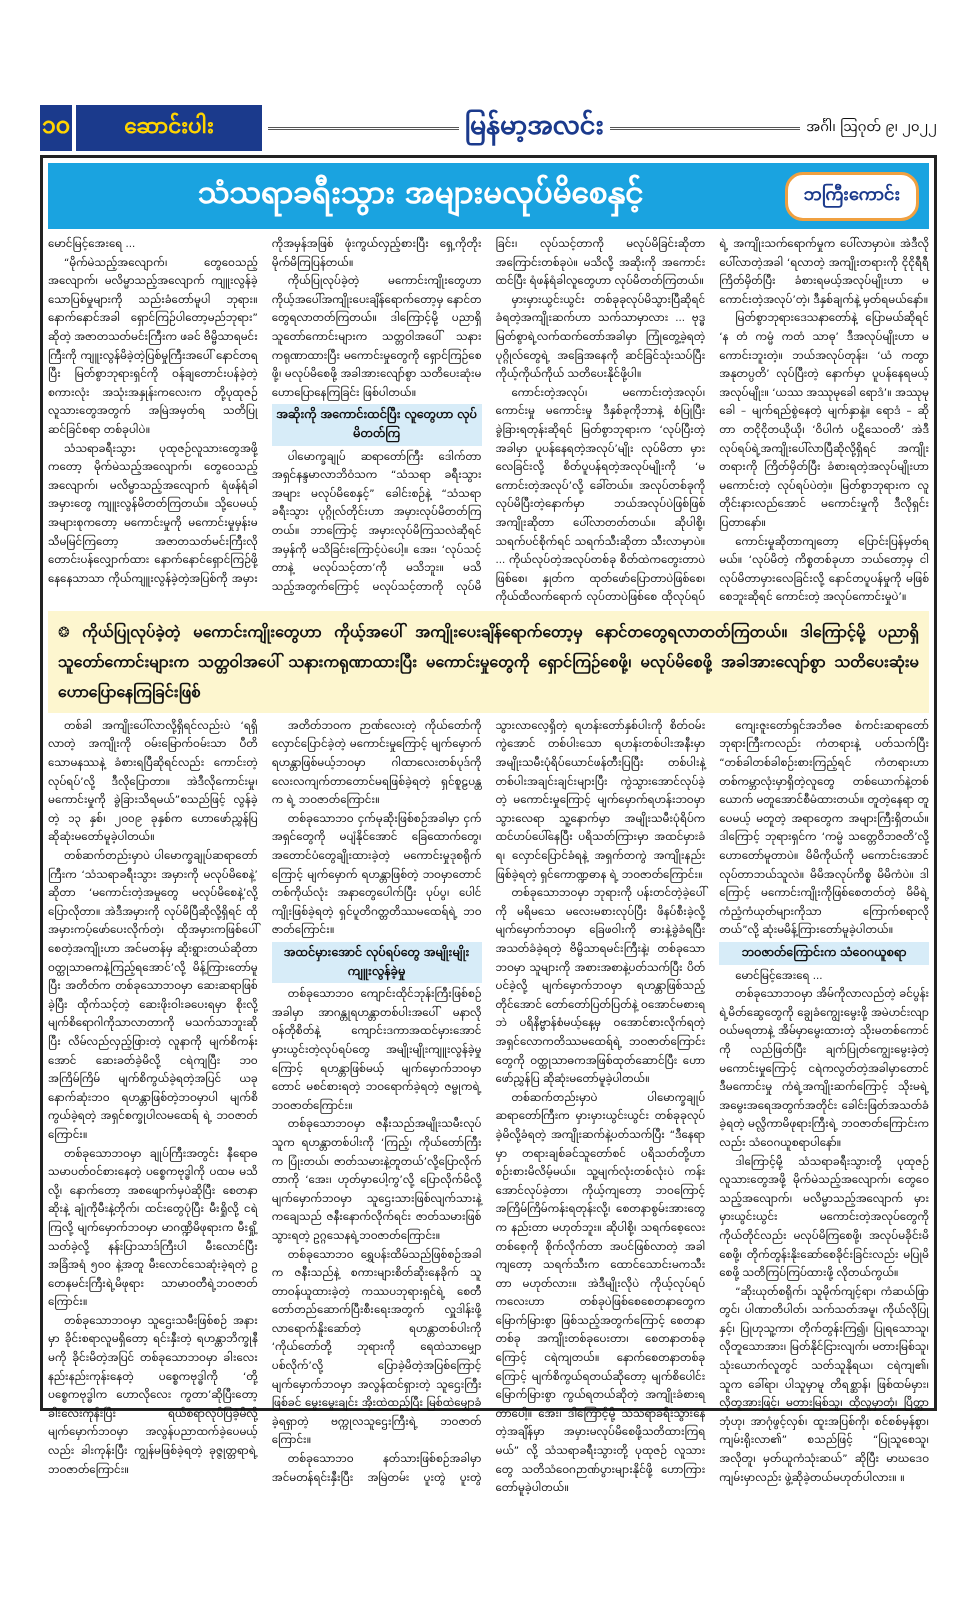၁၀ ဆောင်းပါး
မြန်မာ့အလင်း
အင်္ဂါ၊ ဩဂုတ် ၉၊ ၂၀၂၂
သံသရာခရီးသွား အများမလုပ်မိစေနှင့်
ဘကြီးကောင်း
မောင်မြင့်အေးရေ ...
“မိုက်မဲသည့်အလျောက်၊ တွေဝေသည့်အလျောက်၊ မလိမ္မာသည့်အလျောက် ကျူးလွန်ခဲ့သောပြစ်မှုများကို သည်းခံတော်မူပါ ဘုရား။ နောက်နောင်အခါ ရှောင်ကြဉ်ပါတော့မည်ဘုရား” ဆိုတဲ့ အဇာတသတ်မင်းကြီးက ဖခင် ဗိမ္ဗိသာရမင်းကြီးကို ကျူးလွန်မိခဲ့တဲ့ပြစ်မှုကြီးအပေါ် နောင်တရပြီး မြတ်စွာဘုရားရှင်ကို ဝန်ချတောင်းပန်ခဲ့တဲ့ စကားလုံး အသုံးအနှုန်းကလေးက တို့ပုထုဇဉ်လူသားတွေအတွက် အမြဲအမှတ်ရ သတိပြုဆင်ခြင်စရာ တစ်ခုပါပဲ။
သံသရာခရီးသွား ပုထုဇဉ်လူသားတွေအဖို့ကတော့ မိုက်မဲသည့်အလျောက်၊ တွေဝေသည့်အလျောက်၊ မလိမ္မာသည့်အလျောက် ရံဖန်ရံခါ အမှားတွေ ကျူးလွန်မိတတ်ကြတယ်။ သို့ပေမယ့် အများစုကတော့ မကောင်းမှုကို မကောင်းမှုမှန်းမသိမမြင်ကြတော့ အဇာတသတ်မင်းကြီးလို တောင်းပန်လျှောက်ထား နောက်နောင်ရှောင်ကြဉ်ဖို့ နေနေသာသာ ကိုယ်ကျူးလွန်ခဲ့တဲ့အပြစ်ကို အမှားကိုအမှန်အဖြစ် ဖုံးကွယ်လှည့်စားပြီး ရှေ့ကိုတိုးမိုက်မိကြပြန်တယ်။
ကိုယ်ပြုလုပ်ခဲ့တဲ့ မကောင်းကျိုးတွေဟာ ကိုယ့်အပေါ်အကျိုးပေးချိန်ရောက်တော့မှ နောင်တတွေရလာတတ်ကြတယ်။ ဒါကြောင့်မို့ ပညာရှိသူတော်ကောင်းများက သတ္တဝါအပေါ် သနားကရုဏာထားပြီး မကောင်းမှုတွေကို ရှောင်ကြဉ်စေဖို့၊ မလုပ်မိစေဖို့ အခါအားလျော်စွာ သတိပေးဆုံးမ ဟောပြောနေကြခြင်း ဖြစ်ပါတယ်။
အဆိုးကို အကောင်းထင်ပြီး လူတွေဟာ လုပ်မိတတ်ကြ
ပါမောက္ခချုပ် ဆရာတော်ကြီး ဒေါက်တာ အရှင်နန္ဒမာလာဘိဝံသက “သံသရာ ခရီးသွားအများ မလုပ်မိစေနှင့်” ခေါင်းစဉ်နဲ့ “သံသရာခရီးသွား ပုဂ္ဂိုလ်တိုင်းဟာ အမှားလုပ်မိတတ်ကြတယ်။ ဘာကြောင့် အမှားလုပ်မိကြသလဲဆိုရင် အမှန်ကို မသိခြင်းကြောင့်ပဲပေါ့။ အေး၊ ‘လုပ်သင့်တာနဲ့ မလုပ်သင့်တာ’ကို မသိဘူး။ မသိသည့်အတွက်ကြောင့် မလုပ်သင့်တာကို လုပ်မိခြင်း၊ လုပ်သင့်တာကို မလုပ်မိခြင်းဆိုတာ အကြောင်းတစ်ခုပဲ။ မသိလို့ အဆိုးကို အကောင်းထင်ပြီး ရံဖန်ရံခါလူတွေဟာ လုပ်မိတတ်ကြတယ်။
မှားမှားယွင်းယွင်း တစ်ခုခုလုပ်မိသွားပြီဆိုရင် ခံရတဲ့အကျိုးဆက်ဟာ သက်သာမှာလား ... ဗုဒ္ဓမြတ်စွာရဲ့လက်ထက်တော်အခါမှာ ကြုံတွေ့ခဲ့ရတဲ့ ပုဂ္ဂိုလ်တွေရဲ့ အခြေအနေကို ဆင်ခြင်သုံးသပ်ပြီး ကိုယ့်ကိုယ်ကိုယ် သတိပေးနိုင်ဖို့ပါ။
ကောင်းတဲ့အလုပ်၊ မကောင်းတဲ့အလုပ်၊ ကောင်းမှု မကောင်းမှု ဒီနှစ်ခုကိုဘာနဲ့ စံပြုပြီး ခွဲခြားရတုန်းဆိုရင် မြတ်စွာဘုရားက ‘လုပ်ပြီးတဲ့အခါမှာ ပူပန်နေရတဲ့အလုပ်’မျိုး လုပ်မိတာ မှားလေခြင်းလို့ စိတ်ပူပန်ရတဲ့အလုပ်မျိုးကို ‘မကောင်းတဲ့အလုပ်’လို့ ခေါ်တယ်။ အလုပ်တစ်ခုကို လုပ်မိပြီးတဲ့နောက်မှာ ဘယ်အလုပ်ပဲဖြစ်ဖြစ် အကျိုးဆိုတာ ပေါ်လာတတ်တယ်။ ဆိုပါစို့၊ သရက်ပင်စိုက်ရင် သရက်သီးဆိုတာ သီးလာမှာပဲ။ ... ကိုယ်လုပ်တဲ့အလုပ်တစ်ခု စိတ်ထဲကတွေးတာပဲဖြစ်စေ၊ နှုတ်က ထုတ်ဖော်ပြောတာပဲဖြစ်စေ၊ ကိုယ်ထိလက်ရောက် လုပ်တာပဲဖြစ်စေ ထိုလုပ်ရပ်ရဲ့ အကျိုးသက်ရောက်မှုက ပေါ်လာမှာပဲ။ အဲဒီလို ပေါ်လာတဲ့အခါ ‘ရလာတဲ့ အကျိုးတရားကို ငိုငိုရီရီ ကြိတ်မှိတ်ပြီး ခံစားရမယ့်အလုပ်မျိုးဟာ မကောင်းတဲ့အလုပ်’တဲ့၊ ဒီနှစ်ချက်နဲ့ မှတ်ရမယ်နော်။
မြတ်စွာဘုရားဒေသနာတော်နဲ့ ပြောမယ်ဆိုရင် ‘န တံ ကမ္မံ ကတံ သာဓု’ ဒီအလုပ်မျိုးဟာ မကောင်းဘူးတဲ့။ ဘယ်အလုပ်တုန်း၊ ‘ယံ ကတွာ အနုတပ္ပတိ’ လုပ်ပြီးတဲ့ နောက်မှာ ပူပန်နေရမယ့် အလုပ်မျိုး။ ‘ယဿ အဿုမုခေါ ရောဒံ’။ အဿုမုခေါ – မျက်ရည်စွဲနေတဲ့ မျက်နှာနဲ့။ ရောဒံ – ဆိုတာ တငိုငိုတယိုယို၊ ‘ဝိပါကံ ပဋိသေဝတိ’ အဲဒီလုပ်ရပ်ရဲ့အကျိုးပေါ်လာပြီဆိုလို့ရှိရင် အကျိုးတရားကို ကြိတ်မှိတ်ပြီး ခံစားရတဲ့အလုပ်မျိုးဟာ မကောင်းတဲ့ လုပ်ရပ်ပဲတဲ့။ မြတ်စွာဘုရားက လူတိုင်းနားလည်အောင် မကောင်းမှုကို ဒီလိုရှင်းပြတာနော်။
ကောင်းမှုဆိုတာကျတော့ ပြောင်းပြန်မှတ်ရမယ်။ ‘လုပ်မိတဲ့ ကိစ္စတစ်ခုဟာ ဘယ်တော့မှ ငါလုပ်မိတာမှားလေခြင်းလို့ နောင်တပူပန်မှုကို မဖြစ်စေဘူးဆိုရင် ကောင်းတဲ့ အလုပ်ကောင်းမှုပဲ’။
❂ ကိုယ်ပြုလုပ်ခဲ့တဲ့ မကောင်းကျိုးတွေဟာ ကိုယ့်အပေါ် အကျိုးပေးချိန်ရောက်တော့မှ နောင်တတွေရလာတတ်ကြတယ်။ ဒါကြောင့်မို့ ပညာရှိသူတော်ကောင်းများက သတ္တဝါအပေါ် သနားကရုဏာထားပြီး မကောင်းမှုတွေကို ရှောင်ကြဉ်စေဖို့၊ မလုပ်မိစေဖို့ အခါအားလျော်စွာ သတိပေးဆုံးမဟောပြောနေကြခြင်းဖြစ်
တစ်ခါ အကျိုးပေါ်လာလို့ရှိရင်လည်းပဲ ‘ရရှိလာတဲ့ အကျိုးကို ဝမ်းမြောက်ဝမ်းသာ ပီတိသောမနဿနဲ့ ခံစားရပြီဆိုရင်လည်း ကောင်းတဲ့လုပ်ရပ်’လို့ ဒီလိုပြောတာ။ အဲဒီလိုကောင်းမှု၊ မကောင်းမှုကို ခွဲခြားသိရမယ်”စသည်ဖြင့် လွန်ခဲ့တဲ့ ၁၃ နှစ်၊ ၂၀၀၉ ခုနှစ်က ဟောဖော်ညွှန်ပြ ဆိုဆုံးမတော်မူခဲ့ပါတယ်။
တစ်ဆက်တည်းမှာပဲ ပါမောက္ခချုပ်ဆရာတော်ကြီးက ‘သံသရာခရီးသွား အမှားကို မလုပ်မိစေနဲ့’ ဆိုတာ ‘မကောင်းတဲ့အမှုတွေ မလုပ်မိစေနဲ့’လို့ ပြောလိုတာ။ အဲဒီအမှားကို လုပ်မိပြီဆိုလို့ရှိရင် ထိုအမှားကပ့်ဖော်ပေးလိုက်တဲ့၊ ထိုအမှားကဖြစ်ပေါ်စေတဲ့အကျိုးဟာ အင်မတန်မှ ဆိုးရွားတယ်ဆိုတာ ဝတ္ထုသာဓကနဲ့ကြည့်ရအောင်’လို့ မိန့်ကြားတော်မူပြီး အတိတ်က တစ်ခုသောဘဝမှာ ဆေးဆရာဖြစ်ခဲ့ပြီး ထိုက်သင့်တဲ့ ဆေးဖိုးဝါးခပေးရမှာ စိုးလို့ မျက်စိရောဂါကိုသာလာတာကို မသက်သာဘူးဆိုပြီး လိမ်လည်လှည့်ဖြားတဲ့ လူနာကို မျက်စိကန်းအောင် ဆေးခတ်ခဲ့မိလို့ ငရဲကျပြီး ဘဝအကြိမ်ကြိမ် မျက်စိကွယ်ခဲ့ရတဲ့အပြင် ယခုနောက်ဆုံးဘဝ ရဟန္တာဖြစ်တဲ့ဘဝမှာပါ မျက်စိကွယ်ခဲ့ရတဲ့ အရှင်စက္ခုပါလမထေရ် ရဲ့ ဘဝဇာတ်ကြောင်း။
တစ်ခုသောဘဝမှာ ချုပ်ကြီးအတွင်း နီရောဓသမာပတ်ဝင်စားနေတဲ့ ပစ္စေကဗုဒ္ဓါကို ပထမ မသိလို့၊ နောက်တော့ အစဖျောက်မှပဲဆိုပြီး စေတနာဆိုးနဲ့ ချုံကိုမီးနဲ့တိုက်၊ ထင်းတွေပုံပြီး မီးရှိုလို့ ငရဲကြလို့ မျက်မှောက်ဘဝမှာ မာဂဏ္ဍိမိဖုရားက မီးရှို့သတ်ခဲ့လို့ နန်းပြာသာဒ်ကြီးပါ မီးလောင်ပြီး အခြံအရံ ၅၀၀ နဲ့အတူ မီးလောင်သေဆုံးခဲ့ရတဲ့ ဥတေနမင်းကြီးရဲ့မိဖုရား သာမာဝတီရဲ့ဘဝဇာတ်ကြောင်း။
တစ်ခုသောဘဝမှာ သူဌေးသမီးဖြစ်စဉ် အနားမှာ ခိုင်းစရာလူမရှိတော့ ရင်းနှီးတဲ့ ရဟန္တာဘိက္ခုနီမကို ခိုင်းမိတဲ့အပြင် တစ်ခုသောဘဝမှာ ခါးလေးနည်းနည်းကုန်းနေတဲ့ ပစ္စေကဗုဒ္ဓါကို ‘တို့ပစ္စေကဗုဒ္ဓါက ဟောလိုလေး ကွတာ’ဆိုပြီးတော့ ခါးလေးကုန်းပြီး ရယ်စရာလုပ်ပြခဲ့မိလို့ မျက်မှောက်ဘဝမှာ အလွန်ပညာထက်ခဲ့ပေမယ့်လည်း ခါးကုန်းပြီး ကျွန်မဖြစ်ခဲ့ရတဲ့ ခုဇ္ဇုတ္တရာရဲ့ဘဝဇာတ်ကြောင်း။
အတိတ်ဘဝက ဉာဏ်လေးတဲ့ ကိုယ်တော်ကို လှောင်ပြောင်ခဲ့တဲ့ မကောင်းမှုကြောင့် မျက်မှောက်ရဟန္တာဖြစ်မယ့်ဘဝမှာ ဂါထာလေးတစ်ပုဒ်ကို လေးလကျက်တာတောင်မရဖြစ်ခဲ့ရတဲ့ ရှင်စူဠပန္ထက ရဲ့ ဘဝဇာတ်ကြောင်း။
တစ်ခုသောဘဝ ငှက်မုဆိုးဖြစ်စဉ်အခါမှာ ငှက်အရှင်တွေကို မပျံနိုင်အောင် ခြေထောက်တွေ၊ အတောင်ပံတွေချိုးထားခဲ့တဲ့ မကောင်းမှုဒုစရိုက်ကြောင့် မျက်မှောက် ရဟန္တာဖြစ်တဲ့ ဘဝမှာတောင် တစ်ကိုယ်လုံး အနာတွေပေါက်ပြီး ပုပ်ပွ၊ ပေါင်ကျိုးဖြစ်ခဲ့ရတဲ့ ရှင်ပူတိဂတ္တတိဿမထေရ်ရဲ့ ဘဝဇာတ်ကြောင်း။
အထင်မှားအောင် လုပ်ရပ်တွေ အမျိုးမျိုးကျူးလွန်ခဲ့မှု
တစ်ခုသောဘဝ ကျောင်းထိုင်ဘုန်းကြီးဖြစ်စဉ်အခါမှာ အာဂန္တုရဟန္တာတစ်ပါးအပေါ် မနာလိုဝန်တိုစိတ်နဲ့ ကျောင်းဒကာအထင်မှားအောင် မှားယွင်းတဲ့လုပ်ရပ်တွေ အမျိုးမျိုးကျူးလွန်ခဲ့မှုကြောင့် ရဟန္တာဖြစ်မယ့် မျက်မှောက်ဘဝမှာတောင် မစင်စားရတဲ့ ဘဝရောက်ခဲ့ရတဲ့ ဇမ္ဗုကရဲ့ဘဝဇာတ်ကြောင်း။
တစ်ခုသောဘဝမှာ ဇနီးသည်အမျိုးသမီးလုပ်သူက ရဟန္တာတစ်ပါးကို ‘ကြည့်၊ ကိုယ်တော်ကြီးက ပြုံးတယ်၊ ဇာတ်သမားနဲ့တူတယ်’လို့ပြောလိုက်တာကို ‘အေး၊ ဟုတ်မှာပေါ့ကွ’လို့ ပြောလိုက်မိလို့ မျက်မှောက်ဘဝမှာ သူဌေးသားဖြစ်လျက်သားနဲ့ ကချေသည် ဇနီးနောက်လိုက်ရင်း ဇာတ်သမားဖြစ်သွားရတဲ့ ဥဂ္ဂသေနရဲ့ဘဝဇာတ်ကြောင်း။
တစ်ခုသောဘဝ ရွှေပန်းထိမ်သည်ဖြစ်စဉ်အခါက ဇနီးသည်နဲ့ စကားများစိတ်ဆိုးနေခိုက် သူတာဝန်ယူထားခဲ့တဲ့ ကဿပဘုရားရှင်ရဲ့ စေတီတော်တည်ဆောက်ပြီးစီးရေးအတွက် လှူဒါန်းဖို့ လာရောက်နိူးဆော်တဲ့ ရဟန္တာတစ်ပါးကို ‘ကိုယ်တော်တို့ ဘုရားကို ရေထဲသာမျှောပစ်လိုက်’လို့ ပြောခဲ့မိတဲ့အပြစ်ကြောင့် မျက်မှောက်ဘဝမှာ အလွန်ထင်ရှားတဲ့ သူဌေးကြီးဖြစ်ခင် မွေးမွေးချင်း အိုးထဲထည့်ပြီး မြစ်ထဲမျှောခံခဲ့ရရှာတဲ့ ဗက္ကုလသူဌေးကြီးရဲ့ ဘဝဇာတ်ကြောင်း။
တစ်ခုသောဘဝ နတ်သားဖြစ်စဉ်အခါမှာ အင်မတန်ရင်းနှီးပြီး အမြဲတမ်း ပူးတွဲ ပူးတွဲ သွားလာလေ့ရှိတဲ့ ရဟန်းတော်နှစ်ပါးကို စိတ်ဝမ်းကွဲအောင် တစ်ပါးသော ရဟန်းတစ်ပါးအနီးမှာ အမျိုးသမီးပုံရိပ်ယောင်ဖန်တီးပြပြီး တစ်ပါးနဲ့တစ်ပါးအချင်းချင်းများပြီး ကွဲသွားအောင်လုပ်ခဲ့တဲ့ မကောင်းမှုကြောင့် မျက်မှောက်ရဟန်းဘဝမှာ သွားလေရာ သူ့နောက်မှာ အမျိုးသမီးပုံရိပ်က ထင်ဟပ်ပေါ်နေပြီး ပရိသတ်ကြားမှာ အထင်မှားခံရ၊ လှောင်ပြောင်ခံရနဲ့ အရှက်တကွဲ အကျိုးနည်းဖြစ်ခဲ့ရတဲ့ ရှင်ကောဏ္ဍဓာန ရဲ့ ဘဝဇာတ်ကြောင်း။
တစ်ခုသောဘဝမှာ ဘုရားကို ပန်းတင်တဲ့ခဲ့ပေါ်ကို မရိမသေ မလေးမစားလုပ်ပြီး ဖိနပ်စီးခဲ့လို့ မျက်မှောက်ဘဝမှာ ခြေဖဝါးကို ဓားနဲ့ခွဲခံရပြီး အသတ်ခံခဲ့ရတဲ့ ဗိမ္ဗိသာရမင်းကြီးနဲ့၊ တစ်ခုသောဘဝမှာ သူများကို အစားအစာနဲ့ပတ်သက်ပြီး ပိတ်ပင်ခဲ့လို့ မျက်မှောက်ဘဝမှာ ရဟန္တာဖြစ်သည့်တိုင်အောင် တော်တော်ပြတ်ပြတ်နဲ့ ဝအောင်မစားရဘဲ ပရိနိဗ္ဗာန်စံမယ့်နေ့မှ ဝအောင်စားလိုက်ရတဲ့ အရှင်လောကတိဿမထေရ်ရဲ့ ဘဝဇာတ်ကြောင်းတွေကို ဝတ္ထုသာဓကအဖြစ်ထုတ်ဆောင်ပြီး ဟောဖော်ညွှန်ပြ ဆိုဆုံးမတော်မူခဲ့ပါတယ်။
တစ်ဆက်တည်းမှာပဲ ပါမောက္ခချုပ် ဆရာတော်ကြီးက မှားမှားယွင်းယွင်း တစ်ခုခုလုပ်ခဲ့မိလို့ခံရတဲ့ အကျိုးဆက်နဲ့ပတ်သက်ပြီး “ဒီနေရာမှာ တရားချစ်ခင်သူတော်စင် ပရိသတ်တို့ဟာ စဉ်းစားမိလိမ့်မယ်။ သူ့မျက်လုံးတစ်လုံးပဲ ကန်းအောင်လုပ်ခဲ့တာ၊ ကိုယ့်ကျတော့ ဘဝကြောင့်အကြိမ်ကြိမ်ကန်းရတုန်းလို့၊ စေတနာစွမ်းအားတွေက နည်းတာ မဟုတ်ဘူး။ ဆိုပါစို့၊ သရက်စေ့လေးတစ်စေ့ကို စိုက်လိုက်တာ အပင်ဖြစ်လာတဲ့ အခါကျတော့ သရက်သီးက ထောင်သောင်းမကသီးတာ မဟုတ်လား။ အဲဒီမျိုးလိုပဲ ကိုယ့်လုပ်ရပ်ကလေးဟာ တစ်ခုပဲဖြစ်စေစေတနာတွေက မြောက်မြားစွာ ဖြစ်သည့်အတွက်ကြောင့် စေတနာတစ်ခု အကျိုးတစ်ခုပေးတာ၊ စေတနာတစ်ခုကြောင့် ငရဲကျတယ်။ နောက်စေတနာတစ်ခုကြောင့် မျက်စိကွယ်ရတယ်ဆိုတော့ မျက်စိပေါင်းမြောက်မြားစွာ ကွယ်ရတယ်ဆိုတဲ့ အကျိုးခံစားရတာပေါ့။ အေး၊ ဒါကြောင့်မို့ သံသရာခရီးသွားနေတဲ့အချိန်မှာ အမှားမလုပ်မိစေဖို့သတိထားကြရမယ်” လို့ သံသရာခရီးသွားတို့ ပုထုဇဉ် လူသားတွေ သတိသံဝေဂဉာဏ်ပွားများနိုင်ဖို့ ဟောကြားတော်မူခဲ့ပါတယ်။
ကျေးဇူးတော်ရှင်အဘိဓဇ စံကင်းဆရာတော်ဘုရားကြီးကလည်း ကံတရားနဲ့ ပတ်သက်ပြီး “တစ်ခါတစ်ခါစဉ်းစားကြည့်ရင် ကံတရားဟာ တစ်ကမ္ဘာလုံးမှာရှိတဲ့လူတွေ တစ်ယောက်နဲ့တစ်ယောက် မတူအောင်စီမံထားတယ်။ တူတဲ့နေရာ တူပေမယ့် မတူတဲ့ အရာတွေက အများကြီးရှိတယ်။ ဒါကြောင့် ဘုရားရှင်က ‘ကမ္မံ သတ္တေဝိဘဇတိ’လို့ ဟောတော်မူတာပဲ။ မိမိကိုယ်ကို မကောင်းအောင်လုပ်တာဘယ်သူလဲ။ မိမိအလုပ်ကိစ္စ မိမိကံပဲ။ ဒါကြောင့် မကောင်းကျိုးကိုဖြစ်စေတတ်တဲ့ မိမိရဲ့ ကံညံ့ကံယုတ်များကိုသာ ကြောက်စရာလိုတယ်”လို့ ဆုံးမမိန့်ကြားတော်မူခဲ့ပါတယ်။
ဘဝဇာတ်ကြောင်းက သံဝေဂယူစရာ
မောင်မြင့်အေးရေ ...
တစ်ခုသောဘဝမှာ အိမ်ကိုလာလည်တဲ့ ခင်ပွန်းရဲ့မိတ်ဆွေတွေကို ချွေခံကျွေးမွေးဖို့ အမဲဟင်းလျာဝယ်မရတာနဲ့ အိမ်မှာမွေးထားတဲ့ သိုးမတစ်ကောင်ကို လည်ဖြတ်ပြီး ချက်ပြုတ်ကျွေးမွေးခဲ့တဲ့ မကောင်းမှုကြောင့် ငရဲကလွတ်တဲ့အခါမှာတောင် ဒီမကောင်းမှု ကံရဲ့အကျိုးဆက်ကြောင့် သိုးမရဲ့အမွေးအရေအတွက်အတိုင်း ခေါင်းဖြတ်အသတ်ခံခဲ့ရတဲ့ မလ္လိကာမိဖုရားကြီးရဲ့ ဘဝဇာတ်ကြောင်းကလည်း သံဝေဂယူစရာပါနော်။
ဒါကြောင့်မို့ သံသရာခရီးသွားတို့ ပုထုဇဉ်လူသားတွေအဖို့ မိုက်မဲသည့်အလျောက်၊ တွေဝေသည့်အလျောက်၊ မလိမ္မာသည့်အလျောက် မှားမှားယွင်းယွင်း မကောင်းတဲ့အလုပ်တွေကို ကိုယ်တိုင်လည်း မလုပ်မိကြစေဖို့၊ အလုပ်မခိုင်းမိစေဖို့၊ တိုက်တွန်းနိုးဆော်စေခိုင်းခြင်းလည်း မပြုမိစေဖို့ သတိကြပ်ကြပ်ထားဖို့ လိုတယ်ကွယ်။
“ဆိုးယုတ်စရိုက်၊ သူမိုက်ကျင့်ရာ၊ ကံဆယ်ဖြာတွင်၊ ပါဏာတိပါတ်၊ သက်သတ်အမူ၊ ကိုယ်လိုပြုနှင့်၊ ပြုဟုသူ့ကာ၊ တိုက်တွန်းကြ၍၊ ပြုရသောသူ၊ လိုတူသောအား၊ မြတ်နိုင်ငြားလျက်၊ မတားမြစ်သူ၊ သုံးယောက်လူတွင် သတ်သူနိုရယ၊ ငရဲကျ၏၊ သူက ခေါ်ရာ၊ ပါသူမှာမူ တိရစ္ဆာန်၊ ဖြစ်ထမ်မှား၊ လိုတူအားဖြင့်၊ မတားမြစ်သူ၊ ထိုလူမှာတုံ၊ ပြိတ္တာဘုံဟု၊ အာဂုံဖွင့်လှစ်၊ ထူးအပြစ်ကို၊ စင်စစ်မှန်စွာ၊ ကျမ်းရိုးလာ၏” စသည်ဖြင့် “ပြုသူစေသူ၊ အလိုတူ၊ မှတ်ယူကံသုံးဆယ်” ဆိုပြီး မာဃဒေဝကျမ်းမှာလည်း ဖွဲ့ဆိုခဲ့တယ်မဟုတ်ပါလား။ ။